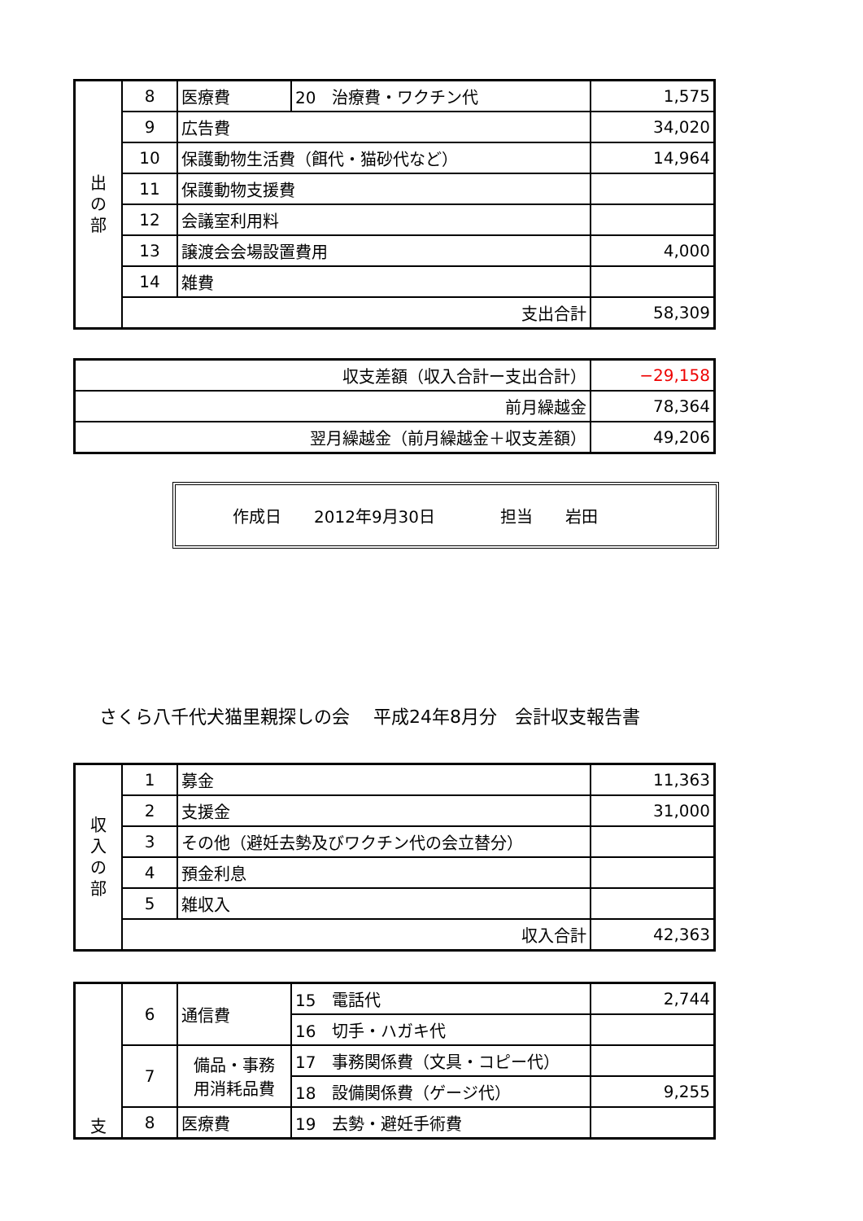| 出 の 部 | 8 | 医療費 | 20 治療費・ワクチン代 | 1,575 |
| | 9 | 広告費 | | 34,020 |
| | 10 | 保護動物生活費（餌代・猫砂代など） | | 14,964 |
| | 11 | 保護動物支援費 | | |
| | 12 | 会議室利用料 | | |
| | 13 | 譲渡会会場設置費用 | | 4,000 |
| | 14 | 雑費 | | |
| | 支出合計 | | | 58,309 |
| 収支差額（収入合計ー支出合計） | −29,158 |
| 前月繰越金 | 78,364 |
| 翌月繰越金（前月繰越金＋収支差額） | 49,206 |
作成日　　2012年9月30日 担当　　岩田
さくら八千代犬猫里親探しの会　 平成24年8月分　会計収支報告書
| 収 入 の 部 | 1 | 募金 | 11,363 |
| | 2 | 支援金 | 31,000 |
| | 3 | その他（避妊去勢及びワクチン代の会立替分） | |
| | 4 | 預金利息 | |
| | 5 | 雑収入 | |
| | 収入合計 | | 42,363 |
| 支 | 6 | 通信費 | 15 電話代 | 2,744 |
| | | | 16 切手・ハガキ代 | |
| | 7 | 備品・事務 用消耗品費 | 17 事務関係費（文具・コピー代） | |
| | | | 18 設備関係費（ゲージ代） | 9,255 |
| | 8 | 医療費 | 19 去勢・避妊手術費 | |